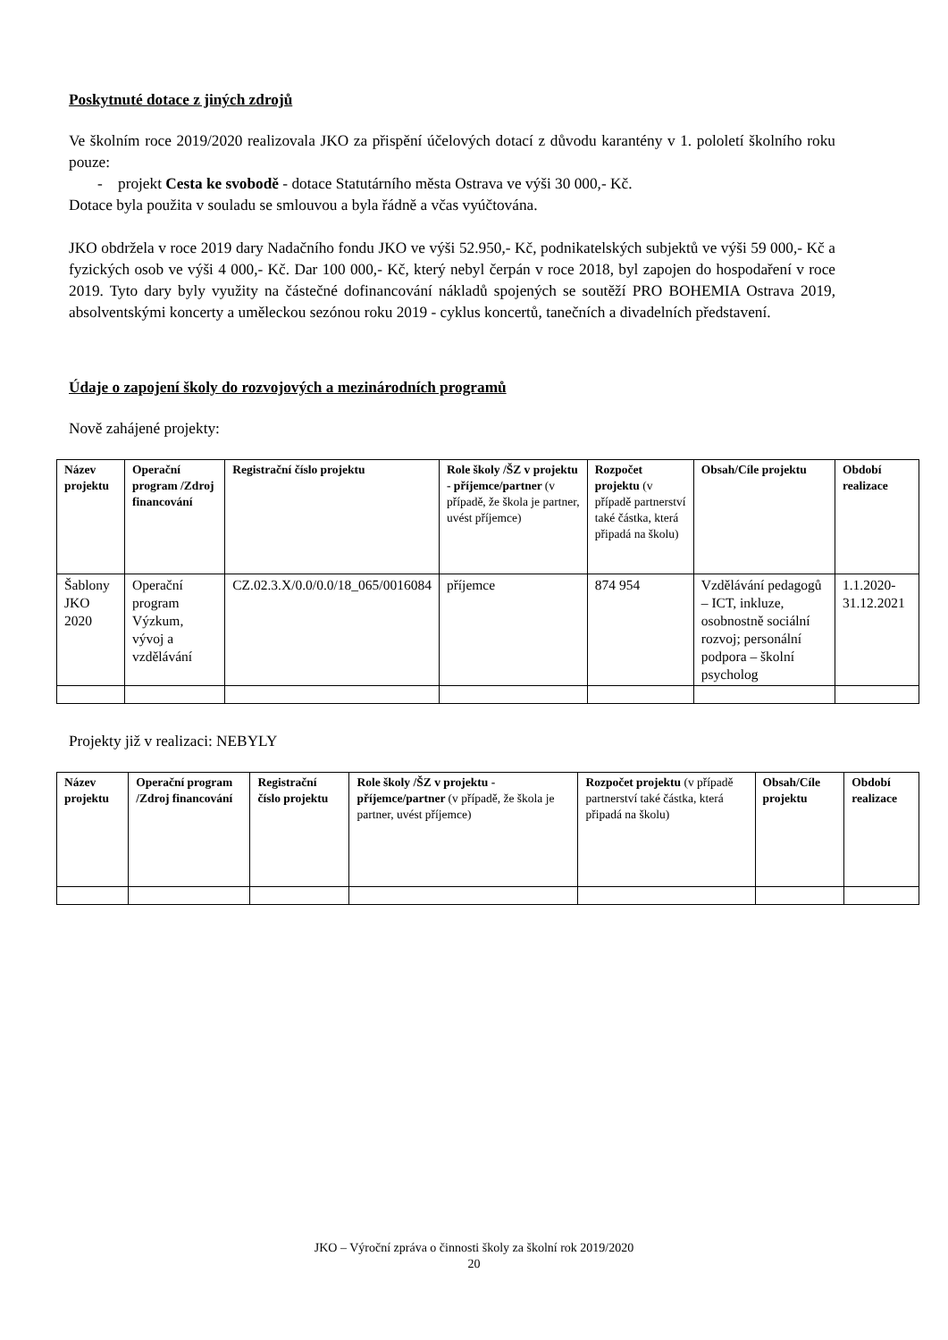Poskytnuté dotace z jiných zdrojů
Ve školním roce 2019/2020 realizovala JKO za přispění účelových dotací z důvodu karantény v 1. pololetí školního roku pouze:
- projekt Cesta ke svobodě - dotace Statutárního města Ostrava ve výši 30 000,- Kč.
Dotace byla použita v souladu se smlouvou a byla řádně a včas vyúčtována.
JKO obdržela v roce 2019 dary Nadačního fondu JKO ve výši 52.950,- Kč, podnikatelských subjektů ve výši 59 000,- Kč a fyzických osob ve výši 4 000,- Kč. Dar 100 000,- Kč, který nebyl čerpán v roce 2018, byl zapojen do hospodaření v roce 2019. Tyto dary byly využity na částečné dofinancování nákladů spojených se soutěží PRO BOHEMIA Ostrava 2019, absolventskými koncerty a uměleckou sezónou roku 2019 - cyklus koncertů, tanečních a divadelních představení.
Údaje o zapojení školy do rozvojových a mezinárodních programů
Nově zahájené projekty:
| Název projektu | Operační program /Zdroj financování | Registrační číslo projektu | Role školy /ŠZ v projektu - příjemce/partner (v případě, že škola je partner, uvést příjemce) | Rozpočet projektu (v případě partnerství také částka, která připadá na školu) | Obsah/Cíle projektu | Období realizace |
| --- | --- | --- | --- | --- | --- | --- |
| Šablony JKO 2020 | Operační program Výzkum, vývoj a vzdělávání | CZ.02.3.X/0.0/0.0/18_065/0016084 | příjemce | 874 954 | Vzdělávání pedagogů – ICT, inkluze, osobnostně sociální rozvoj; personální podpora – školní psycholog | 1.1.2020-31.12.2021 |
Projekty již v realizaci: NEBYLY
| Název projektu | Operační program /Zdroj financování | Registrační číslo projektu | Role školy /ŠZ v projektu - příjemce/partner (v případě, že škola je partner, uvést příjemce) | Rozpočet projektu (v případě partnerství také částka, která připadá na školu) | Obsah/Cíle projektu | Období realizace |
| --- | --- | --- | --- | --- | --- | --- |
JKO – Výroční zpráva o činnosti školy za školní rok 2019/2020
20